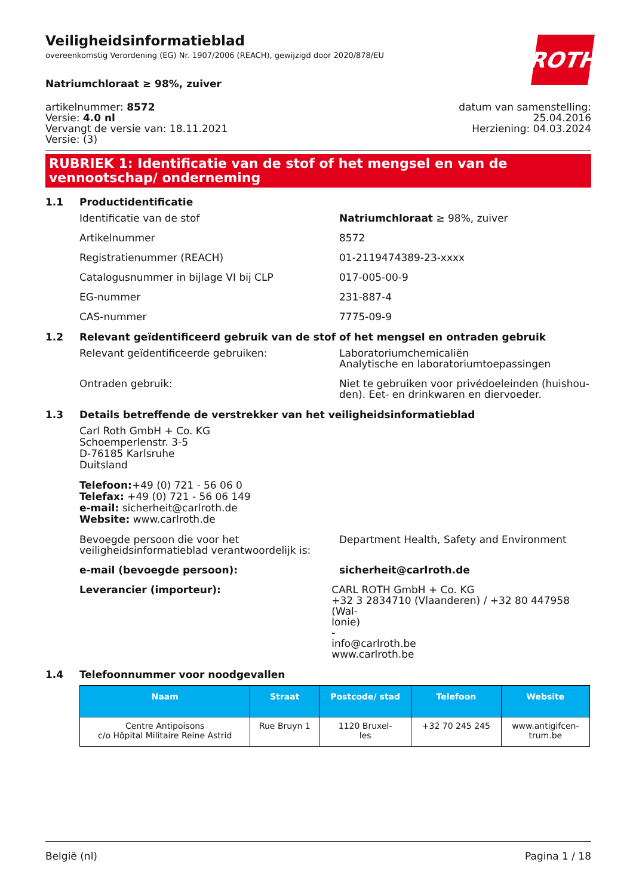Veiligheidsinformatieblad
overeenkomstig Verordening (EG) Nr. 1907/2006 (REACH), gewijzigd door 2020/878/EU
ROTH
Natriumchloraat ≥ 98%, zuiver
artikelnummer: 8572
Versie: 4.0 nl
Vervangt de versie van: 18.11.2021
Versie: (3)
datum van samenstelling:
25.04.2016
Herziening: 04.03.2024
RUBRIEK 1: Identificatie van de stof of het mengsel en van de vennootschap/ onderneming
1.1 Productidentificatie
Identificatie van de stof Natriumchloraat ≥ 98%, zuiver
Artikelnummer 8572
Registratienummer (REACH) 01-2119474389-23-xxxx
Catalogusnummer in bijlage VI bij CLP 017-005-00-9
EG-nummer 231-887-4
CAS-nummer 7775-09-9
1.2 Relevant geïdentificeerd gebruik van de stof of het mengsel en ontraden gebruik
Relevant geïdentificeerde gebruiken: Laboratoriumchemicaliën
Analytische en laboratoriumtoepassingen
Ontraden gebruik: Niet te gebruiken voor privédoeleinden (huishou-
den). Eet- en drinkwaren en diervoeder.
1.3 Details betreffende de verstrekker van het veiligheidsinformatieblad
Carl Roth GmbH + Co. KG
Schoemperlenstr. 3-5
D-76185 Karlsruhe
Duitsland
Telefoon:+49 (0) 721 - 56 06 0
Telefax: +49 (0) 721 - 56 06 149
e-mail: sicherheit@carlroth.de
Website: www.carlroth.de
Bevoegde persoon die voor het veiligheidsinformatieblad verantwoordelijk is:
Department Health, Safety and Environment
e-mail (bevoegde persoon): sicherheit@carlroth.de
Leverancier (importeur): CARL ROTH GmbH + Co. KG
+32 3 2834710 (Vlaanderen) / +32 80 447958 (Wal-
lonie)
-
info@carlroth.be
www.carlroth.be
1.4 Telefoonnummer voor noodgevallen
| Naam | Straat | Postcode/ stad | Telefoon | Website |
| --- | --- | --- | --- | --- |
| Centre Antipoisons c/o Hôpital Militaire Reine Astrid | Rue Bruyn 1 | 1120 Bruxel- les | +32 70 245 245 | www.antigifcen- trum.be |
België (nl) Pagina 1 / 18